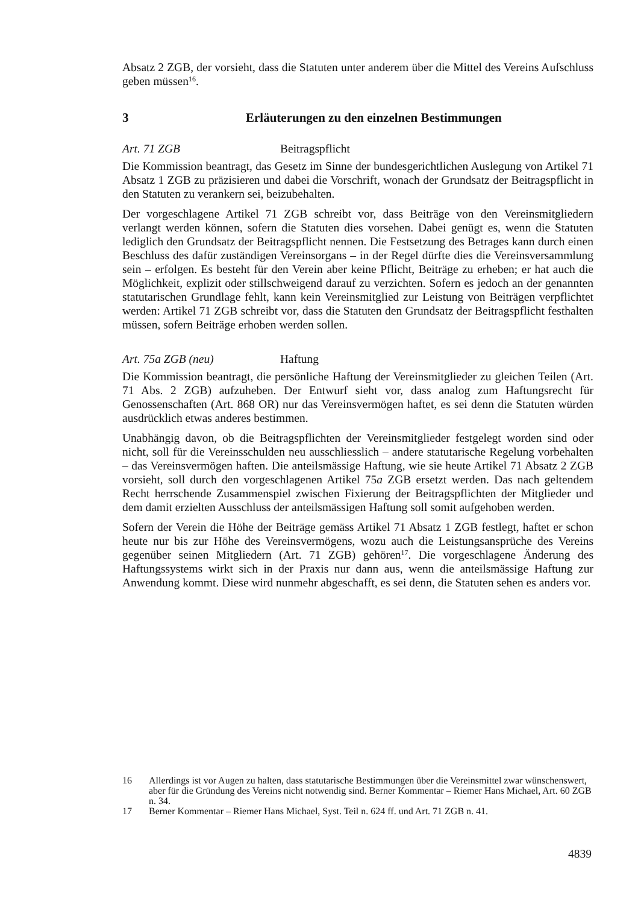Absatz 2 ZGB, der vorsieht, dass die Statuten unter anderem über die Mittel des Vereins Aufschluss geben müssen<sup>16</sup>.
3 Erläuterungen zu den einzelnen Bestimmungen
Art. 71 ZGB Beitragspflicht
Die Kommission beantragt, das Gesetz im Sinne der bundesgerichtlichen Auslegung von Artikel 71 Absatz 1 ZGB zu präzisieren und dabei die Vorschrift, wonach der Grundsatz der Beitragspflicht in den Statuten zu verankern sei, beizubehalten.
Der vorgeschlagene Artikel 71 ZGB schreibt vor, dass Beiträge von den Vereinsmitgliedern verlangt werden können, sofern die Statuten dies vorsehen. Dabei genügt es, wenn die Statuten lediglich den Grundsatz der Beitragspflicht nennen. Die Festsetzung des Betrages kann durch einen Beschluss des dafür zuständigen Vereinsorgans – in der Regel dürfte dies die Vereinsversammlung sein – erfolgen. Es besteht für den Verein aber keine Pflicht, Beiträge zu erheben; er hat auch die Möglichkeit, explizit oder stillschweigend darauf zu verzichten. Sofern es jedoch an der genannten statutarischen Grundlage fehlt, kann kein Vereinsmitglied zur Leistung von Beiträgen verpflichtet werden: Artikel 71 ZGB schreibt vor, dass die Statuten den Grundsatz der Beitragspflicht festhalten müssen, sofern Beiträge erhoben werden sollen.
Art. 75a ZGB (neu) Haftung
Die Kommission beantragt, die persönliche Haftung der Vereinsmitglieder zu gleichen Teilen (Art. 71 Abs. 2 ZGB) aufzuheben. Der Entwurf sieht vor, dass analog zum Haftungsrecht für Genossenschaften (Art. 868 OR) nur das Vereinsvermögen haftet, es sei denn die Statuten würden ausdrücklich etwas anderes bestimmen.
Unabhängig davon, ob die Beitragspflichten der Vereinsmitglieder festgelegt worden sind oder nicht, soll für die Vereinsschulden neu ausschliesslich – andere statutarische Regelung vorbehalten – das Vereinsvermögen haften. Die anteilsmässige Haftung, wie sie heute Artikel 71 Absatz 2 ZGB vorsieht, soll durch den vorgeschlagenen Artikel 75a ZGB ersetzt werden. Das nach geltendem Recht herrschende Zusammenspiel zwischen Fixierung der Beitragspflichten der Mitglieder und dem damit erzielten Ausschluss der anteilsmässigen Haftung soll somit aufgehoben werden.
Sofern der Verein die Höhe der Beiträge gemäss Artikel 71 Absatz 1 ZGB festlegt, haftet er schon heute nur bis zur Höhe des Vereinsvermögens, wozu auch die Leistungsansprüche des Vereins gegenüber seinen Mitgliedern (Art. 71 ZGB) gehören<sup>17</sup>. Die vorgeschlagene Änderung des Haftungssystems wirkt sich in der Praxis nur dann aus, wenn die anteilsmässige Haftung zur Anwendung kommt. Diese wird nunmehr abgeschafft, es sei denn, die Statuten sehen es anders vor.
16 Allerdings ist vor Augen zu halten, dass statutarische Bestimmungen über die Vereinsmittel zwar wünschenswert, aber für die Gründung des Vereins nicht notwendig sind. Berner Kommentar – Riemer Hans Michael, Art. 60 ZGB n. 34.
17 Berner Kommentar – Riemer Hans Michael, Syst. Teil n. 624 ff. und Art. 71 ZGB n. 41.
4839